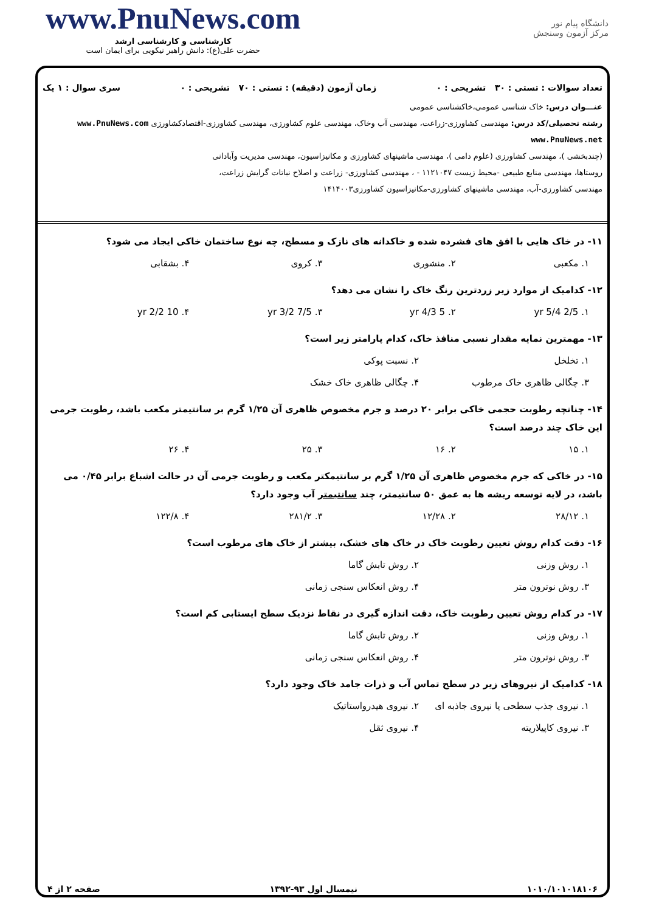www.PnuNews.com
کارشناسی و کارشناسی ارشد
حضرت علی(ع): دانش راهبر نیکویی برای ایمان است
دانشگاه پیام نور
مرکز آزمون وسنجش
تعداد سوالات : تستی : ۳۰ تشریحی : ۰ زمان آزمون (دقیقه) : تستی : ۷۰ تشریحی : ۰ سری سوال : ۱ یک
عنـــوان درس: خاک شناسی عمومی،خاکشناسی عمومی
رشته تحصیلی/کد درس: مهندسی کشاورزی-زراعت، مهندسی آب وخاک، مهندسی علوم کشاورزی، مهندسی کشاورزی-اقتصادکشاورزی www.PnuNews.com www.PnuNews.net
(چندبخشی )، مهندسی کشاورزی (علوم دامی )، مهندسی ماشینهای کشاورزی و مکانیزاسیون، مهندسی مدیریت وآبادانی
روستاها، مهندسی منابع طبیعی -محیط زیست ۱۱۲۱۰۴۷ - ، مهندسی کشاورزی- زراعت و اصلاح نباتات گرایش زراعت،
مهندسی کشاورزی-آب، مهندسی ماشینهای کشاورزی-مکانیزاسیون کشاورزی۱۴۱۴۰۰۳
۱۱- در خاک هایی با افق های فشرده شده و خاکدانه های نازک و مسطح، چه نوع ساختمان خاکی ایجاد می شود؟
۱. مکعبی ۲. منشوری ۳. کروی ۴. بشقابی
۱۲- کدامیک از موارد زیر زردترین رنگ خاک را نشان می دهد؟
۱. 2/5 yr 5/4 ۲. 5 yr 4/3 ۳. 7/5 yr 3/2 ۴. 10 yr 2/2
۱۳- مهمترین نمایه مقدار نسبی منافذ خاک، کدام پارامتر زیر است؟
۱. تخلخل ۲. نسبت پوکی ۳. چگالی ظاهری خاک مرطوب ۴. چگالی ظاهری خاک خشک
۱۴- چنانچه رطوبت حجمی خاکی برابر ۲۰ درصد و جرم مخصوص ظاهری آن ۱/۲۵ گرم بر سانتیمتر مکعب باشد، رطوبت جرمی این خاک چند درصد است؟
۱. ۱۵ ۲. ۱۶ ۳. ۲۵ ۴. ۲۶
۱۵- در خاکی که جرم مخصوص ظاهری آن ۱/۲۵ گرم بر سانتیمکتر مکعب و رطوبت جرمی آن در حالت اشباع برابر ۰/۴۵ می باشد، در لایه توسعه ریشه ها به عمق ۵۰ سانتیمتر، چند سانتیمتر آب وجود دارد؟
۱. ۲۸/۱۲ ۲. ۱۲/۲۸ ۳. ۲۸۱/۲ ۴. ۱۲۲/۸
۱۶- دقت کدام روش تعیین رطوبت خاک در خاک های خشک، بیشتر از خاک های مرطوب است؟
۱. روش وزنی ۲. روش تابش گاما ۳. روش نوترون متر ۴. روش انعکاس سنجی زمانی
۱۷- در کدام روش تعیین رطوبت خاک، دقت اندازه گیری در نقاط نزدیک سطح ایستابی کم است؟
۱. روش وزنی ۲. روش تابش گاما ۳. روش نوترون متر ۴. روش انعکاس سنجی زمانی
۱۸- کدامیک از نیروهای زیر در سطح تماس آب و ذرات جامد خاک وجود دارد؟
۱. نیروی جذب سطحی یا نیروی جاذبه ای ۲. نیروی هیدرواستاتیک ۳. نیروی کاپیلاریته ۴. نیروی ثقل
۱۰۱۰/۱۰۱۰۱۸۱۰۶ نیمسال اول ۹۳-۱۳۹۲ صفحه ۲ از ۴